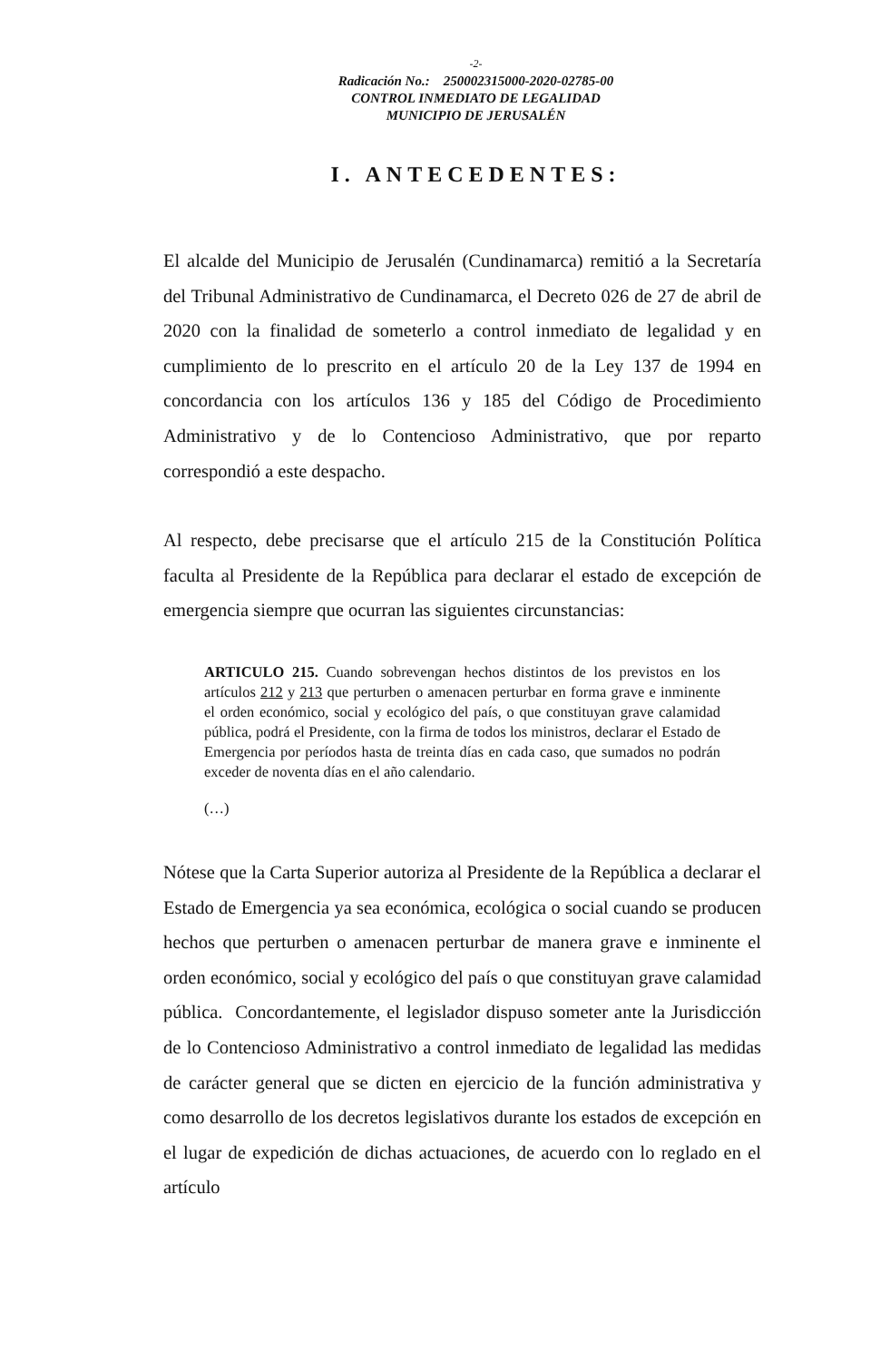-2-
Radicación No.: 250002315000-2020-02785-00
CONTROL INMEDIATO DE LEGALIDAD
MUNICIPIO DE JERUSALÉN
I. ANTECEDENTES:
El alcalde del Municipio de Jerusalén (Cundinamarca) remitió a la Secretaría del Tribunal Administrativo de Cundinamarca, el Decreto 026 de 27 de abril de 2020 con la finalidad de someterlo a control inmediato de legalidad y en cumplimiento de lo prescrito en el artículo 20 de la Ley 137 de 1994 en concordancia con los artículos 136 y 185 del Código de Procedimiento Administrativo y de lo Contencioso Administrativo, que por reparto correspondió a este despacho.
Al respecto, debe precisarse que el artículo 215 de la Constitución Política faculta al Presidente de la República para declarar el estado de excepción de emergencia siempre que ocurran las siguientes circunstancias:
ARTICULO 215. Cuando sobrevengan hechos distintos de los previstos en los artículos 212 y 213 que perturben o amenacen perturbar en forma grave e inminente el orden económico, social y ecológico del país, o que constituyan grave calamidad pública, podrá el Presidente, con la firma de todos los ministros, declarar el Estado de Emergencia por períodos hasta de treinta días en cada caso, que sumados no podrán exceder de noventa días en el año calendario.
(…)
Nótese que la Carta Superior autoriza al Presidente de la República a declarar el Estado de Emergencia ya sea económica, ecológica o social cuando se producen hechos que perturben o amenacen perturbar de manera grave e inminente el orden económico, social y ecológico del país o que constituyan grave calamidad pública. Concordantemente, el legislador dispuso someter ante la Jurisdicción de lo Contencioso Administrativo a control inmediato de legalidad las medidas de carácter general que se dicten en ejercicio de la función administrativa y como desarrollo de los decretos legislativos durante los estados de excepción en el lugar de expedición de dichas actuaciones, de acuerdo con lo reglado en el artículo